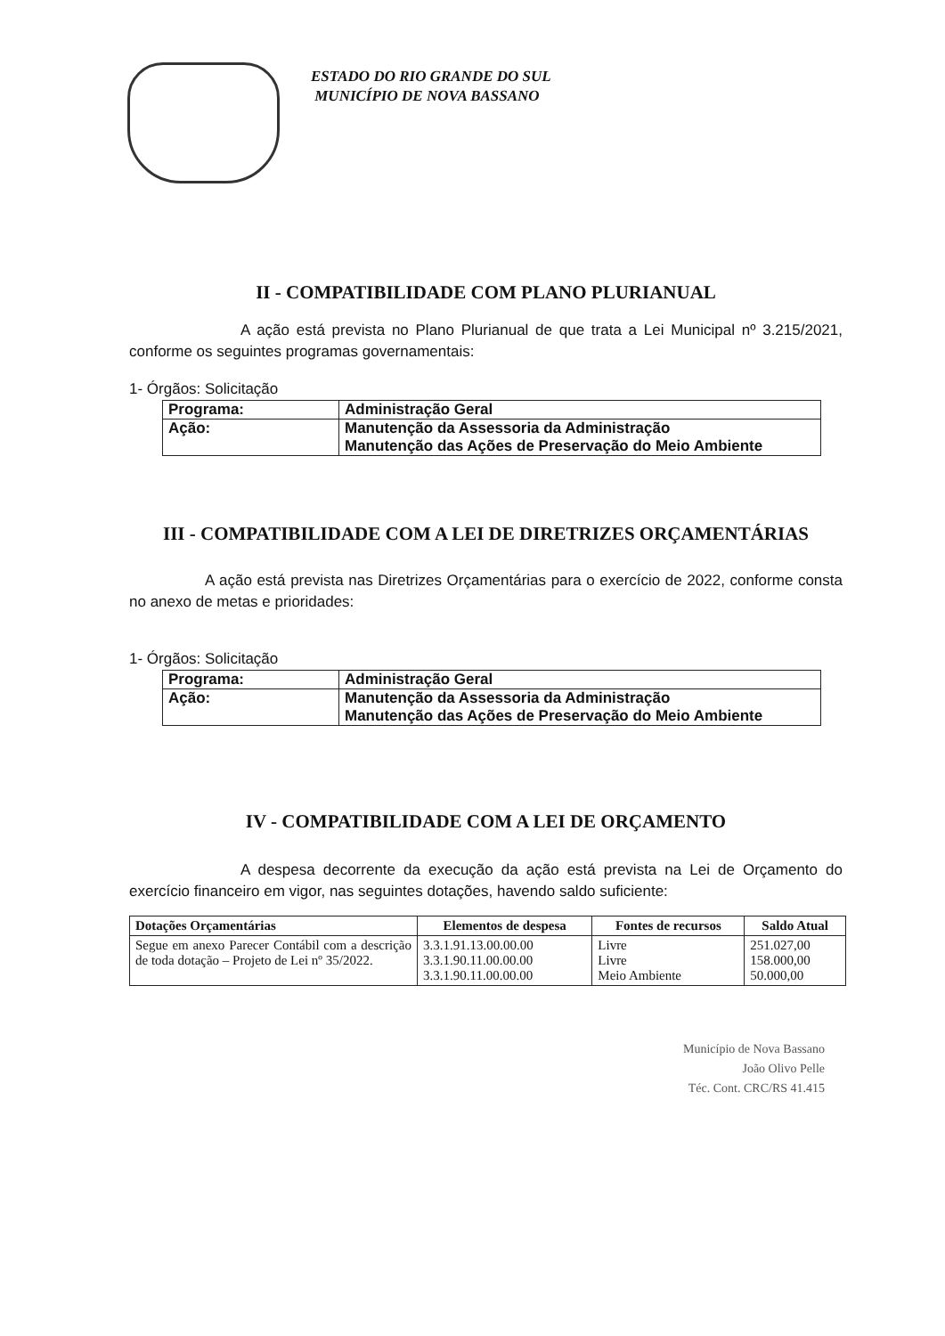ESTADO DO RIO GRANDE DO SUL
MUNICÍPIO DE NOVA BASSANO
II - COMPATIBILIDADE COM PLANO PLURIANUAL
A ação está prevista no Plano Plurianual de que trata a Lei Municipal nº 3.215/2021, conforme os seguintes programas governamentais:
1- Órgãos: Solicitação
| Programa: | Administração Geral |
| Ação: | Manutenção da Assessoria da Administração Manutenção das Ações de Preservação do Meio Ambiente |
III - COMPATIBILIDADE COM A LEI DE DIRETRIZES ORÇAMENTÁRIAS
A ação está prevista nas Diretrizes Orçamentárias para o exercício de 2022, conforme consta no anexo de metas e prioridades:
1- Órgãos: Solicitação
| Programa: | Administração Geral |
| Ação: | Manutenção da Assessoria da Administração Manutenção das Ações de Preservação do Meio Ambiente |
IV - COMPATIBILIDADE COM A LEI DE ORÇAMENTO
A despesa decorrente da execução da ação está prevista na Lei de Orçamento do exercício financeiro em vigor, nas seguintes dotações, havendo saldo suficiente:
| Dotações Orçamentárias | Elementos de despesa | Fontes de recursos | Saldo Atual |
| --- | --- | --- | --- |
| Segue em anexo Parecer Contábil com a descrição de toda dotação – Projeto de Lei nº 35/2022. | 3.3.1.91.13.00.00.00 3.3.1.90.11.00.00.00 3.3.1.90.11.00.00.00 | Livre Livre Meio Ambiente | 251.027,00 158.000,00 50.000,00 |
Município de Nova Bassano
João Olivo Pelle
Téc. Cont. CRC/RS 41.415